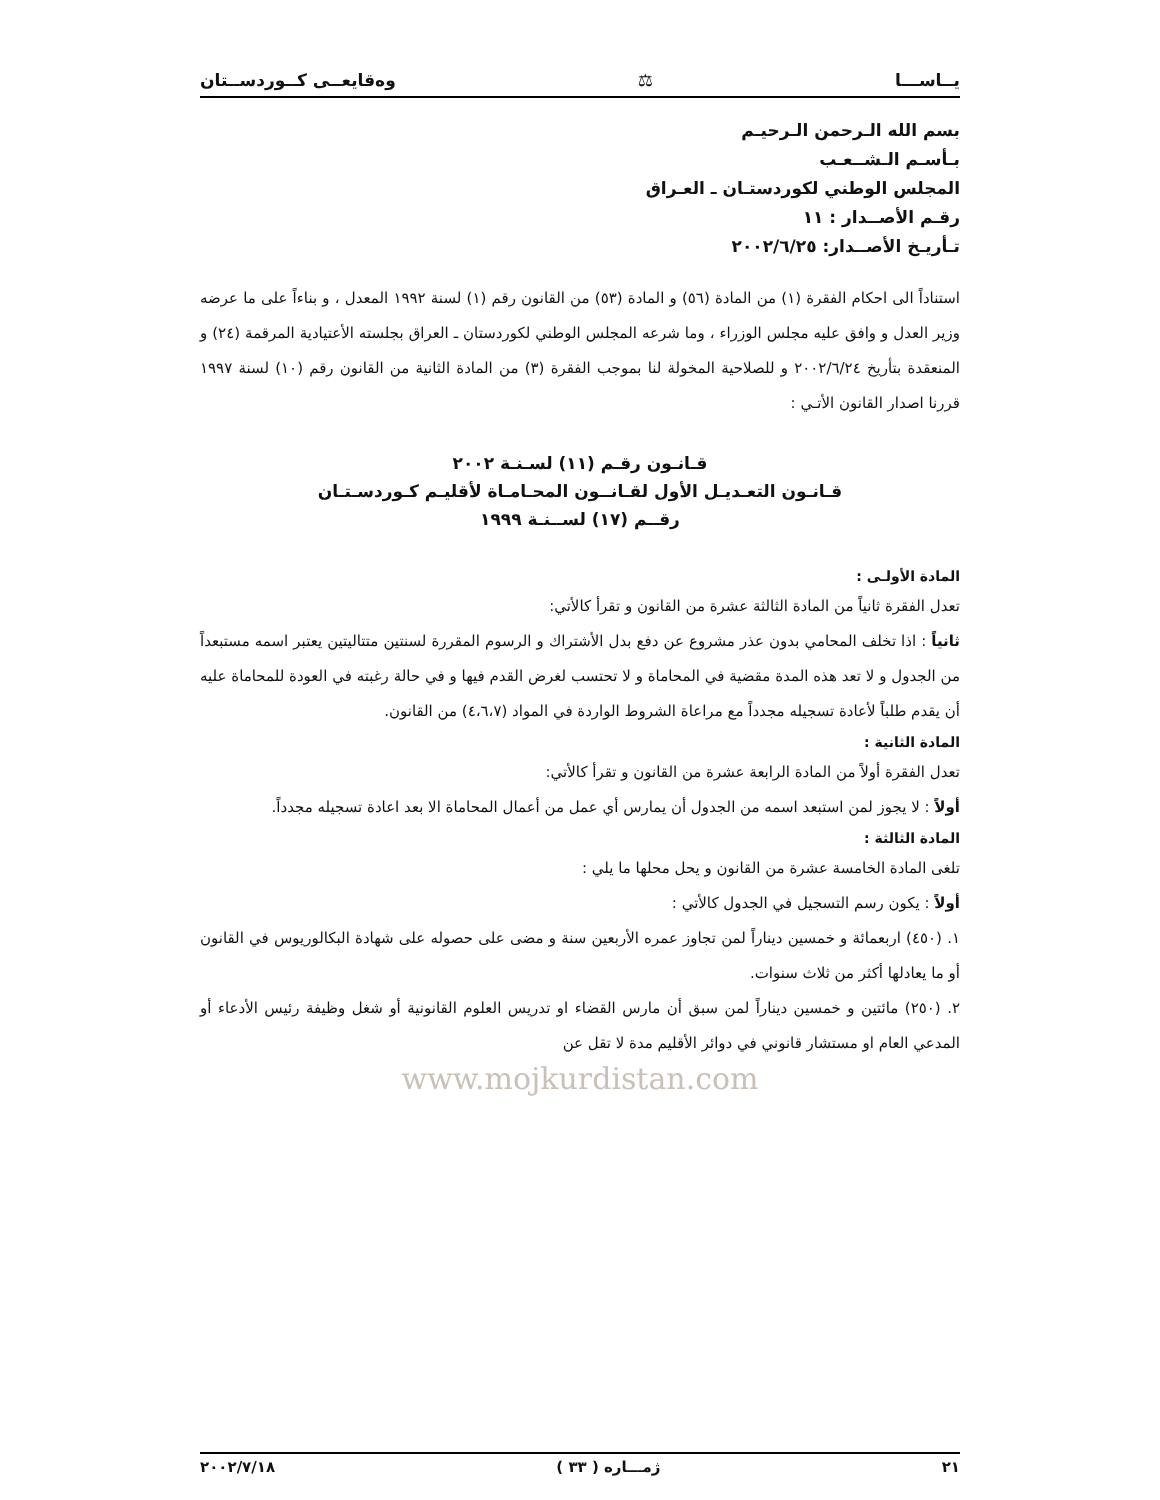يــاســـا ⚖ وەقايعــی كــوردســتان
بسم الله الـرحمن الـرحيـم
بـأسـم الـشــعـب
المجلس الوطني لكوردستـان ـ العـراق
رقـم الأصــدار : ١١
تـأريـخ الأصــدار: ٢٠٠٢/٦/٢٥
استناداً الى احكام الفقرة (١) من المادة (٥٦) و المادة (٥٣) من القانون رقم (١) لسنة ١٩٩٢ المعدل ، و بناءاً على ما عرضه وزير العدل و وافق عليه مجلس الوزراء ، وما شرعه المجلس الوطني لكوردستان ـ العراق بجلسته الأعتيادية المرقمة (٢٤) و المنعقدة بتأريخ ٢٠٠٢/٦/٢٤ و للصلاحية المخولة لنا بموجب الفقرة (٣) من المادة الثانية من القانون رقم (١٠) لسنة ١٩٩٧ قررنا اصدار القانون الأتـي :
قـانـون رقـم (١١) لسـنـة ٢٠٠٢
قـانـون التعـديـل الأول لقـانــون المحـامـاة لأقليـم كـوردسـتـان
رقــم (١٧) لســنـة ١٩٩٩
المادة الأولـى :
تعدل الفقرة ثانياً من المادة الثالثة عشرة من القانون و تقرأ كالأتي:
ثانياً : اذا تخلف المحامي بدون عذر مشروع عن دفع بدل الأشتراك و الرسوم المقررة لسنتين متتاليتين يعتبر اسمه مستبعداً من الجدول و لا تعد هذه المدة مقضية في المحاماة و لا تحتسب لغرض القدم فيها و في حالة رغبته في العودة للمحاماة عليه أن يقدم طلباً لأعادة تسجيله مجدداً مع مراعاة الشروط الواردة في المواد (٤،٦،٧) من القانون.
المادة الثانية :
تعدل الفقرة أولاً من المادة الرابعة عشرة من القانون و تقرأ كالأتي:
أولاً : لا يجوز لمن استبعد اسمه من الجدول أن يمارس أي عمل من أعمال المحاماة الا بعد اعادة تسجيله مجدداً.
المادة الثالثة :
تلغى المادة الخامسة عشرة من القانون و يحل محلها ما يلي :
أولاً : يكون رسم التسجيل في الجدول كالأتي :
١. (٤٥٠) اربعمائة و خمسين ديناراً لمن تجاوز عمره الأربعين سنة و مضى على حصوله على شهادة البكالوريوس في القانون أو ما يعادلها أكثر من ثلاث سنوات.
٢. (٢٥٠) مائتين و خمسين ديناراً لمن سبق أن مارس القضاء او تدريس العلوم القانونية أو شغل وظيفة رئيس الأدعاء أو المدعي العام او مستشار قانوني في دوائر الأقليم مدة لا تقل عن
www.mojkurdistan.com
٢١ ژمـــاره ( ٣٣ ) ٢٠٠٢/٧/١٨